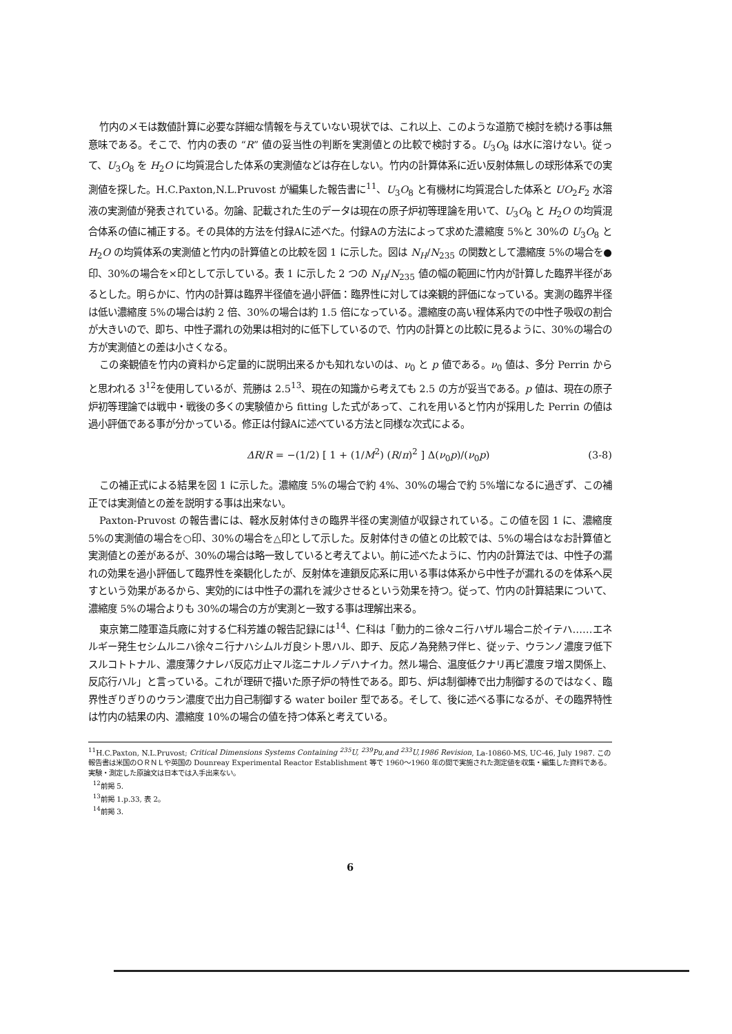竹内のメモは数値計算に必要な詳細な情報を与えていない現状では、これ以上、このような道筋で検討を続ける事は無意味である。そこで、竹内の表の “R” 値の妥当性の判断を実測値との比較で検討する。U<sub>3</sub>O<sub>8</sub> は水に溶けない。従って、U<sub>3</sub>O<sub>8</sub> を H<sub>2</sub>O に均質混合した体系の実測値などは存在しない。竹内の計算体系に近い反射体無しの球形体系での実測値を探した。H.C.Paxton,N.L.Pruvost が編集した報告書に<sup>11</sup>、U<sub>3</sub>O<sub>8</sub> と有機材に均質混合した体系と UO<sub>2</sub>F<sub>2</sub> 水溶液の実測値が発表されている。勿論、記載された生のデータは現在の原子炉初等理論を用いて、U<sub>3</sub>O<sub>8</sub> と H<sub>2</sub>O の均質混合体系の値に補正する。その具体的方法を付録Aに述べた。付録Aの方法によって求めた濃縮度 5%と 30%の U<sub>3</sub>O<sub>8</sub> と H<sub>2</sub>O の均質体系の実測値と竹内の計算値との比較を図 1 に示した。図は N<sub>H</sub>/N<sub>235</sub> の関数として濃縮度 5%の場合を●印、30%の場合を×印として示している。表 1 に示した 2 つの N<sub>H</sub>/N<sub>235</sub> 値の幅の範囲に竹内が計算した臨界半径があるとした。明らかに、竹内の計算は臨界半径値を過小評価：臨界性に対しては楽観的評価になっている。実測の臨界半径は低い濃縮度 5%の場合は約 2 倍、30%の場合は約 1.5 倍になっている。濃縮度の高い程体系内での中性子吸収の割合が大きいので、即ち、中性子漏れの効果は相対的に低下しているので、竹内の計算との比較に見るように、30%の場合の方が実測値との差は小さくなる。
この楽観値を竹内の資料から定量的に説明出来るかも知れないのは、ν<sub>0</sub> と p 値である。ν<sub>0</sub> 値は、多分 Perrin からと思われる 3<sup>12</sup>を使用しているが、荒勝は 2.5<sup>13</sup>、現在の知識から考えても 2.5 の方が妥当である。p 値は、現在の原子炉初等理論では戦中・戦後の多くの実験値から fitting した式があって、これを用いると竹内が採用した Perrin の値は過小評価である事が分かっている。修正は付録Aに述べている方法と同様な次式による。
ΔR/R = −(1/2) [ 1 + (1/M<sup>2</sup>) (R/π)<sup>2</sup> ] Δ(ν<sub>0</sub>p)/(ν<sub>0</sub>p) (3-8)
この補正式による結果を図 1 に示した。濃縮度 5%の場合で約 4%、30%の場合で約 5%増になるに過ぎず、この補正では実測値との差を説明する事は出来ない。
Paxton-Pruvost の報告書には、軽水反射体付きの臨界半径の実測値が収録されている。この値を図 1 に、濃縮度 5%の実測値の場合を○印、30%の場合を△印として示した。反射体付きの値との比較では、5%の場合はなお計算値と実測値との差があるが、30%の場合は略一致していると考えてよい。前に述べたように、竹内の計算法では、中性子の漏れの効果を過小評価して臨界性を楽観化したが、反射体を連鎖反応系に用いる事は体系から中性子が漏れるのを体系へ戻すという効果があるから、実効的には中性子の漏れを減少させるという効果を持つ。従って、竹内の計算結果について、濃縮度 5%の場合よりも 30%の場合の方が実測と一致する事は理解出来る。
東京第二陸軍造兵廠に対する仁科芳雄の報告記録には<sup>14</sup>、仁科は「動力的ニ徐々ニ行ハザル場合ニ於イテハ……エネルギー発生セシムルニハ徐々ニ行ナハシムルガ良シト思ハル、即チ、反応ノ為発熱ヲ伴ヒ、従ッテ、ウランノ濃度ヲ低下スルコトトナル、濃度薄クナレバ反応ガ止マル迄ニナルノデハナイカ。然ル場合、温度低クナリ再ビ濃度ヲ増ス関係上、反応行ハル」と言っている。これが理研で描いた原子炉の特性である。即ち、炉は制御棒で出力制御するのではなく、臨界性ぎりぎりのウラン濃度で出力自己制御する water boiler 型である。そして、後に述べる事になるが、その臨界特性は竹内の結果の内、濃縮度 10%の場合の値を持つ体系と考えている。
<sup>11</sup>H.C.Paxton, N.L.Pruvost; Critical Dimensions Systems Containing <sup>235</sup>U, <sup>239</sup>Pu,and <sup>233</sup>U,1986 Revision, La-10860-MS, UC-46, July 1987. この報告書は米国のＯＲＮＬや英国の Dounreay Experimental Reactor Establishment 等で 1960〜1960 年の間で実施された測定値を収集・編集した資料である。 実験・測定した原論文は日本では入手出来ない。
<sup>12</sup> 前掲 5.
<sup>13</sup> 前掲 1.p.33, 表 2。
<sup>14</sup> 前掲 3.
6